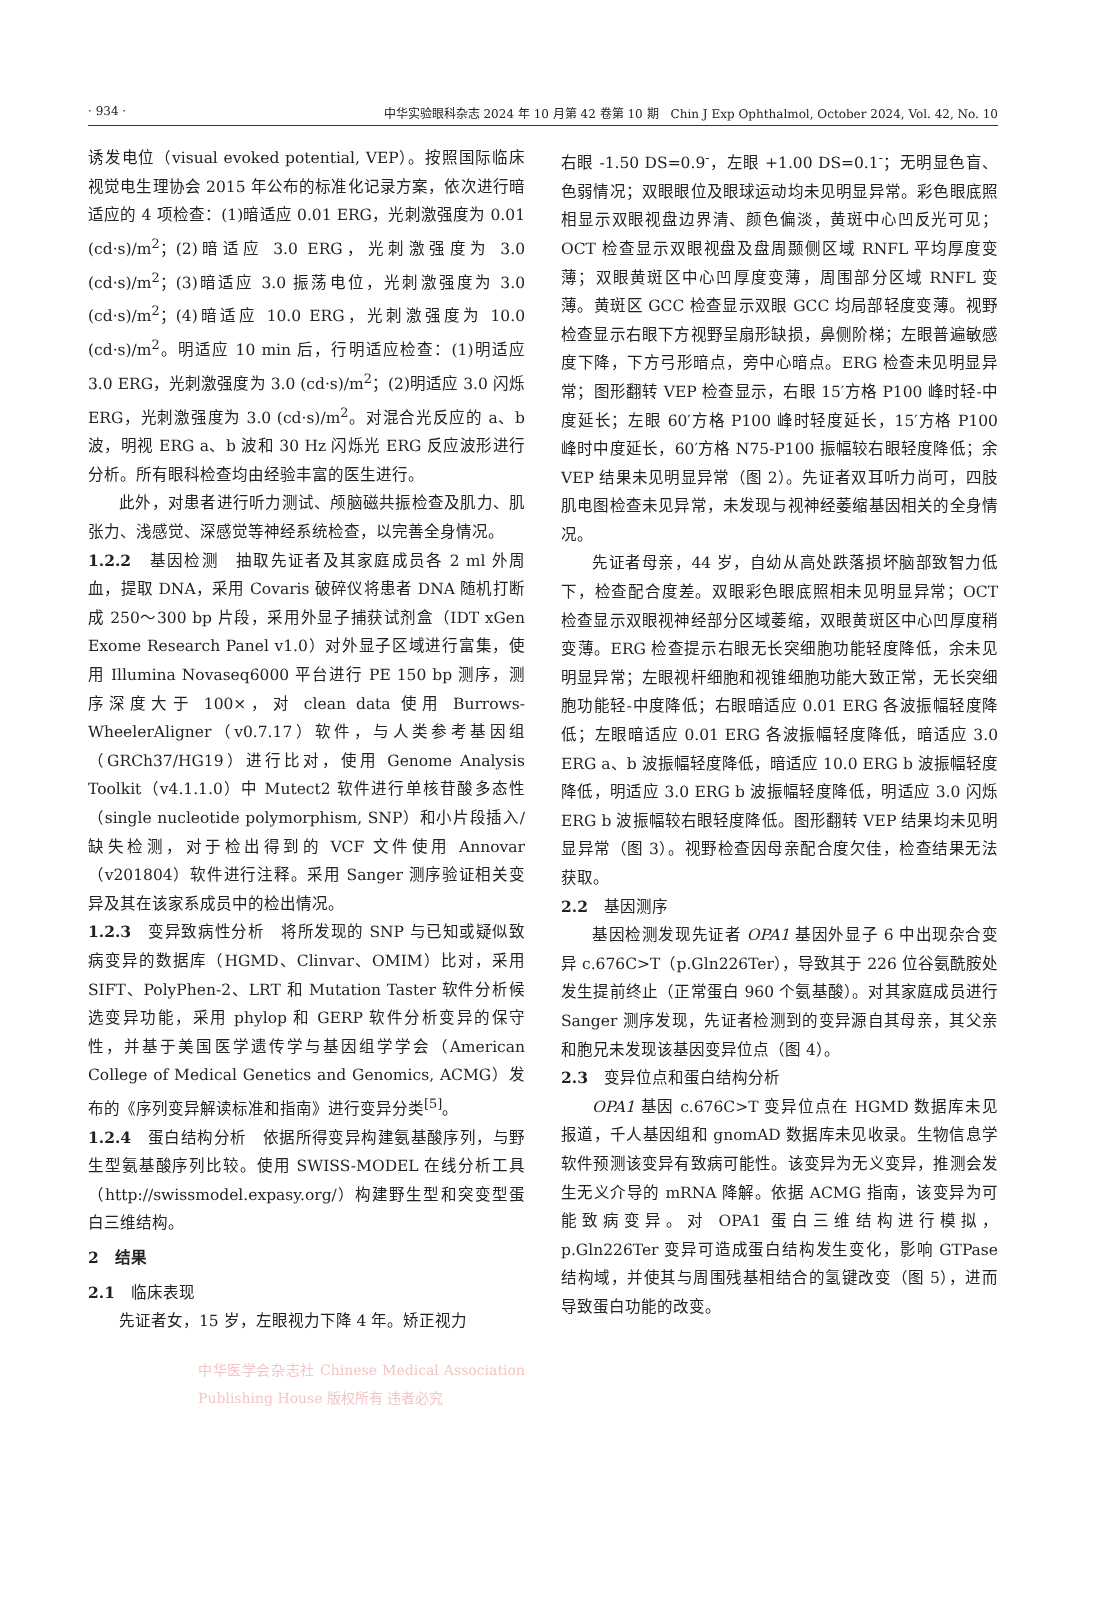· 934 · 中华实验眼科杂志 2024 年 10 月第 42 卷第 10 期　Chin J Exp Ophthalmol, October 2024, Vol. 42, No. 10
诱发电位（visual evoked potential, VEP）。按照国际临床视觉电生理协会 2015 年公布的标准化记录方案，依次进行暗适应的 4 项检查：(1)暗适应 0.01 ERG，光刺激强度为 0.01 (cd·s)/m<sup>2</sup>；(2)暗适应 3.0 ERG，光刺激强度为 3.0 (cd·s)/m<sup>2</sup>；(3)暗适应 3.0 振荡电位，光刺激强度为 3.0 (cd·s)/m<sup>2</sup>；(4)暗适应 10.0 ERG，光刺激强度为 10.0 (cd·s)/m<sup>2</sup>。明适应 10 min 后，行明适应检查：(1)明适应 3.0 ERG，光刺激强度为 3.0 (cd·s)/m<sup>2</sup>；(2)明适应 3.0 闪烁 ERG，光刺激强度为 3.0 (cd·s)/m<sup>2</sup>。对混合光反应的 a、b 波，明视 ERG a、b 波和 30 Hz 闪烁光 ERG 反应波形进行分析。所有眼科检查均由经验丰富的医生进行。
此外，对患者进行听力测试、颅脑磁共振检查及肌力、肌张力、浅感觉、深感觉等神经系统检查，以完善全身情况。
1.2.2　基因检测　抽取先证者及其家庭成员各 2 ml 外周血，提取 DNA，采用 Covaris 破碎仪将患者 DNA 随机打断成 250～300 bp 片段，采用外显子捕获试剂盒（IDT xGen Exome Research Panel v1.0）对外显子区域进行富集，使用 Illumina Novaseq6000 平台进行 PE 150 bp 测序，测序深度大于 100×，对 clean data 使用 Burrows-WheelerAligner（v0.7.17）软件，与人类参考基因组（GRCh37/HG19）进行比对，使用 Genome Analysis Toolkit（v4.1.1.0）中 Mutect2 软件进行单核苷酸多态性（single nucleotide polymorphism, SNP）和小片段插入/缺失检测，对于检出得到的 VCF 文件使用 Annovar（v201804）软件进行注释。采用 Sanger 测序验证相关变异及其在该家系成员中的检出情况。
1.2.3　变异致病性分析　将所发现的 SNP 与已知或疑似致病变异的数据库（HGMD、Clinvar、OMIM）比对，采用 SIFT、PolyPhen-2、LRT 和 Mutation Taster 软件分析候选变异功能，采用 phylop 和 GERP 软件分析变异的保守性，并基于美国医学遗传学与基因组学学会（American College of Medical Genetics and Genomics, ACMG）发布的《序列变异解读标准和指南》进行变异分类<sup>[5]</sup>。
1.2.4　蛋白结构分析　依据所得变异构建氨基酸序列，与野生型氨基酸序列比较。使用 SWISS-MODEL 在线分析工具（http://swissmodel.expasy.org/）构建野生型和突变型蛋白三维结构。
2　结果
2.1　临床表现
先证者女，15 岁，左眼视力下降 4 年。矫正视力
中华医学会杂志社 Chinese Medical Association Publishing House 版权所有 违者必究
右眼 -1.50 DS=0.9<sup>-</sup>，左眼 +1.00 DS=0.1<sup>-</sup>；无明显色盲、色弱情况；双眼眼位及眼球运动均未见明显异常。彩色眼底照相显示双眼视盘边界清、颜色偏淡，黄斑中心凹反光可见；OCT 检查显示双眼视盘及盘周颞侧区域 RNFL 平均厚度变薄；双眼黄斑区中心凹厚度变薄，周围部分区域 RNFL 变薄。黄斑区 GCC 检查显示双眼 GCC 均局部轻度变薄。视野检查显示右眼下方视野呈扇形缺损，鼻侧阶梯；左眼普遍敏感度下降，下方弓形暗点，旁中心暗点。ERG 检查未见明显异常；图形翻转 VEP 检查显示，右眼 15′方格 P100 峰时轻-中度延长；左眼 60′方格 P100 峰时轻度延长，15′方格 P100 峰时中度延长，60′方格 N75-P100 振幅较右眼轻度降低；余 VEP 结果未见明显异常（图 2）。先证者双耳听力尚可，四肢肌电图检查未见异常，未发现与视神经萎缩基因相关的全身情况。
先证者母亲，44 岁，自幼从高处跌落损坏脑部致智力低下，检查配合度差。双眼彩色眼底照相未见明显异常；OCT 检查显示双眼视神经部分区域萎缩，双眼黄斑区中心凹厚度稍变薄。ERG 检查提示右眼无长突细胞功能轻度降低，余未见明显异常；左眼视杆细胞和视锥细胞功能大致正常，无长突细胞功能轻-中度降低；右眼暗适应 0.01 ERG 各波振幅轻度降低；左眼暗适应 0.01 ERG 各波振幅轻度降低，暗适应 3.0 ERG a、b 波振幅轻度降低，暗适应 10.0 ERG b 波振幅轻度降低，明适应 3.0 ERG b 波振幅轻度降低，明适应 3.0 闪烁 ERG b 波振幅较右眼轻度降低。图形翻转 VEP 结果均未见明显异常（图 3）。视野检查因母亲配合度欠佳，检查结果无法获取。
2.2　基因测序
基因检测发现先证者 OPA1 基因外显子 6 中出现杂合变异 c.676C>T（p.Gln226Ter），导致其于 226 位谷氨酰胺处发生提前终止（正常蛋白 960 个氨基酸）。对其家庭成员进行 Sanger 测序发现，先证者检测到的变异源自其母亲，其父亲和胞兄未发现该基因变异位点（图 4）。
2.3　变异位点和蛋白结构分析
OPA1 基因 c.676C>T 变异位点在 HGMD 数据库未见报道，千人基因组和 gnomAD 数据库未见收录。生物信息学软件预测该变异有致病可能性。该变异为无义变异，推测会发生无义介导的 mRNA 降解。依据 ACMG 指南，该变异为可能致病变异。对 OPA1 蛋白三维结构进行模拟，p.Gln226Ter 变异可造成蛋白结构发生变化，影响 GTPase 结构域，并使其与周围残基相结合的氢键改变（图 5），进而导致蛋白功能的改变。